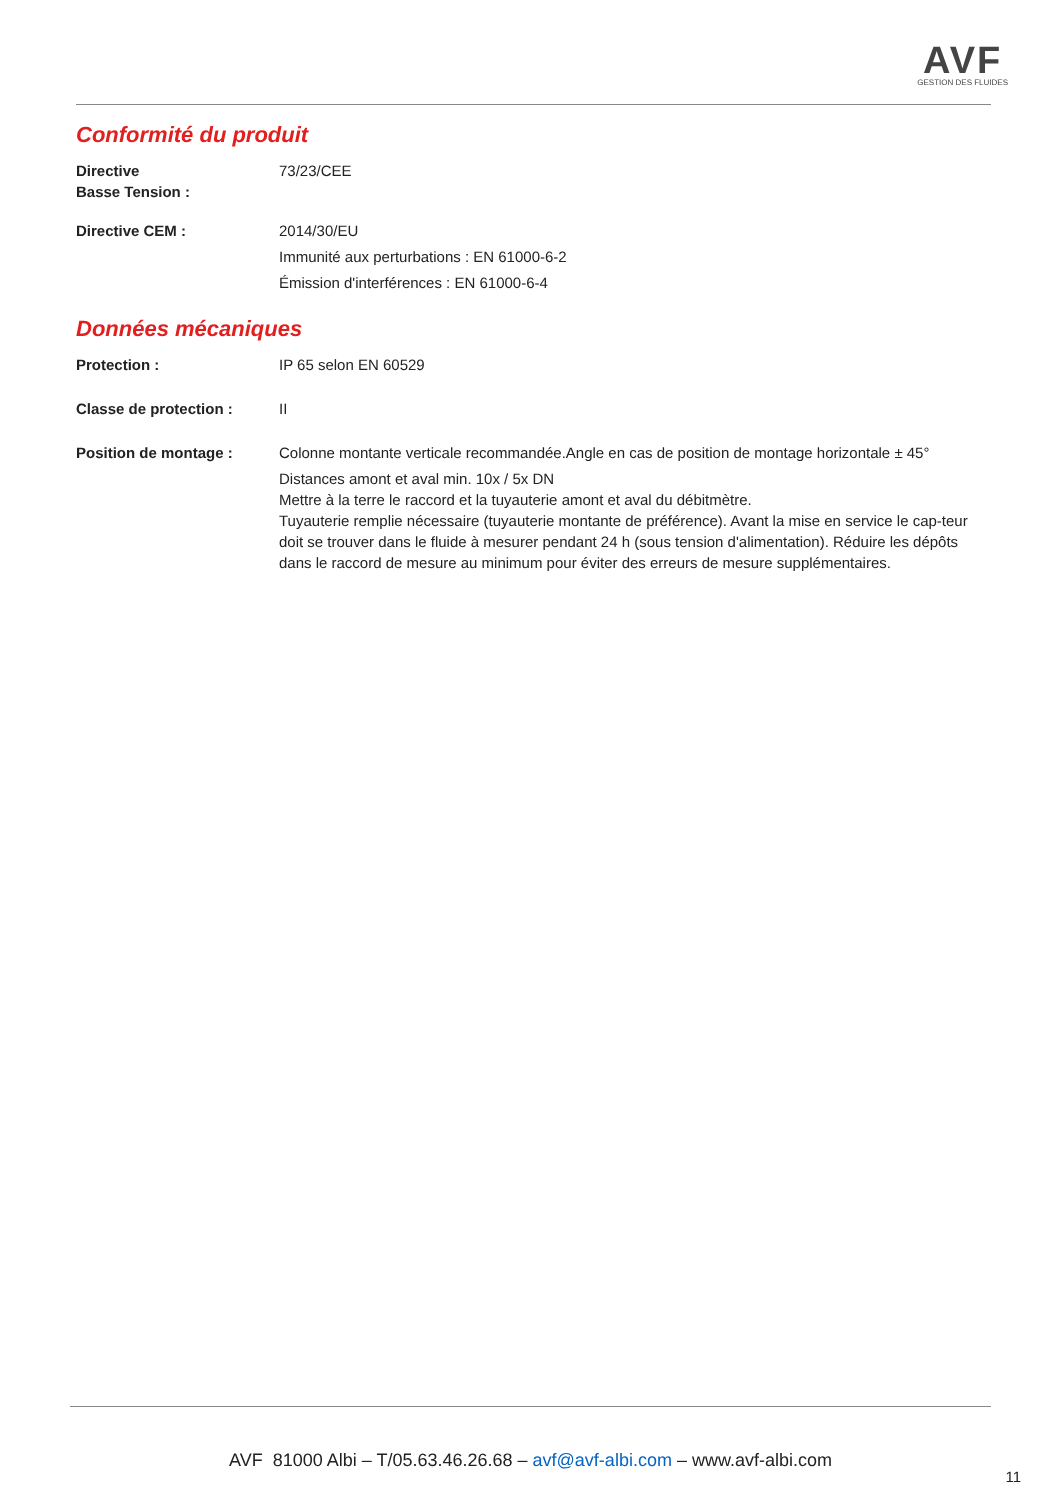AVF
GESTION DES FLUIDES
Conformité du produit
Directive
Basse Tension :
73/23/CEE
Directive CEM : 2014/30/EU
Immunité aux perturbations : EN 61000-6-2
Émission d'interférences : EN 61000-6-4
Données mécaniques
Protection : IP 65 selon EN 60529
Classe de protection : II
Position de montage : Colonne montante verticale recommandée.Angle en cas de position de montage horizontale ± 45°
Distances amont et aval min. 10x / 5x DN
Mettre à la terre le raccord et la tuyauterie amont et aval du débitmètre.
Tuyauterie remplie nécessaire (tuyauterie montante de préférence). Avant la mise en service le cap-teur doit se trouver dans le fluide à mesurer pendant 24 h (sous tension d'alimentation). Réduire les dépôts dans le raccord de mesure au minimum pour éviter des erreurs de mesure supplémentaires.
AVF 81000 Albi – T/05.63.46.26.68 – avf@avf-albi.com – www.avf-albi.com
11